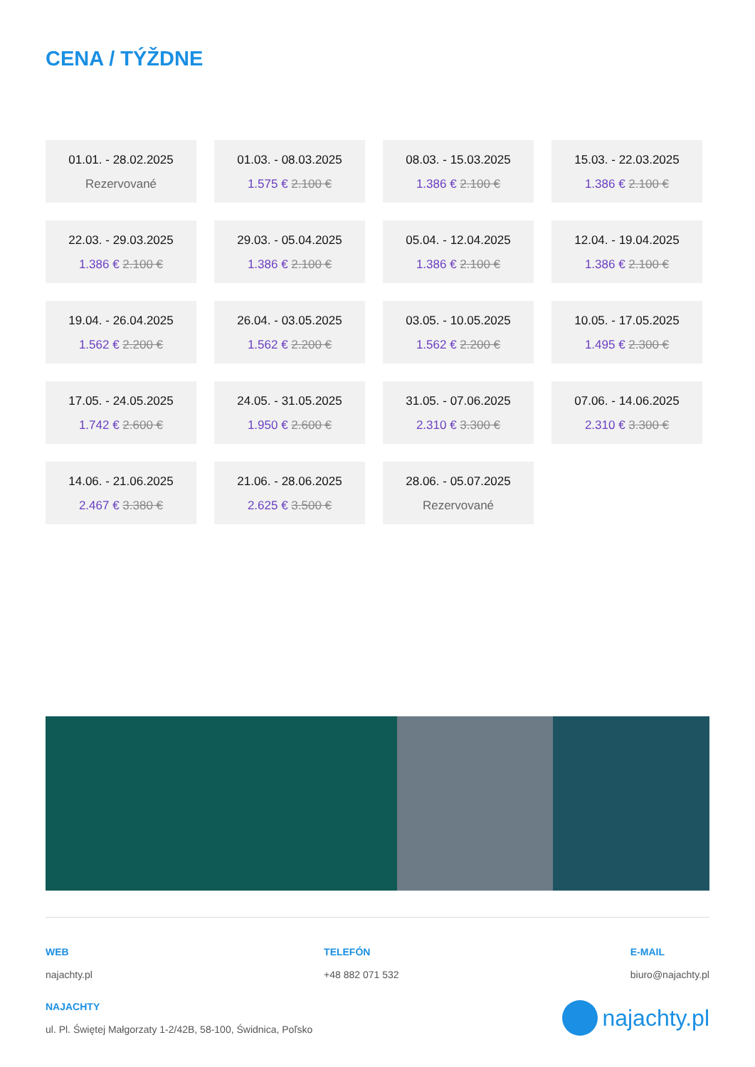CENA / TÝŽDNE
01.01. - 28.02.2025
Rezervované
01.03. - 08.03.2025
1.575 € 2.100 €
08.03. - 15.03.2025
1.386 € 2.100 €
15.03. - 22.03.2025
1.386 € 2.100 €
22.03. - 29.03.2025
1.386 € 2.100 €
29.03. - 05.04.2025
1.386 € 2.100 €
05.04. - 12.04.2025
1.386 € 2.100 €
12.04. - 19.04.2025
1.386 € 2.100 €
19.04. - 26.04.2025
1.562 € 2.200 €
26.04. - 03.05.2025
1.562 € 2.200 €
03.05. - 10.05.2025
1.562 € 2.200 €
10.05. - 17.05.2025
1.495 € 2.300 €
17.05. - 24.05.2025
1.742 € 2.600 €
24.05. - 31.05.2025
1.950 € 2.600 €
31.05. - 07.06.2025
2.310 € 3.300 €
07.06. - 14.06.2025
2.310 € 3.300 €
14.06. - 21.06.2025
2.467 € 3.380 €
21.06. - 28.06.2025
2.625 € 3.500 €
28.06. - 05.07.2025
Rezervované
WEB
najachty.pl
TELEFÓN
+48 882 071 532
E-MAIL
biuro@najachty.pl
NAJACHTY
ul. Pl. Świętej Małgorzaty 1-2/42B, 58-100, Świdnica, Poľsko
najachty.pl